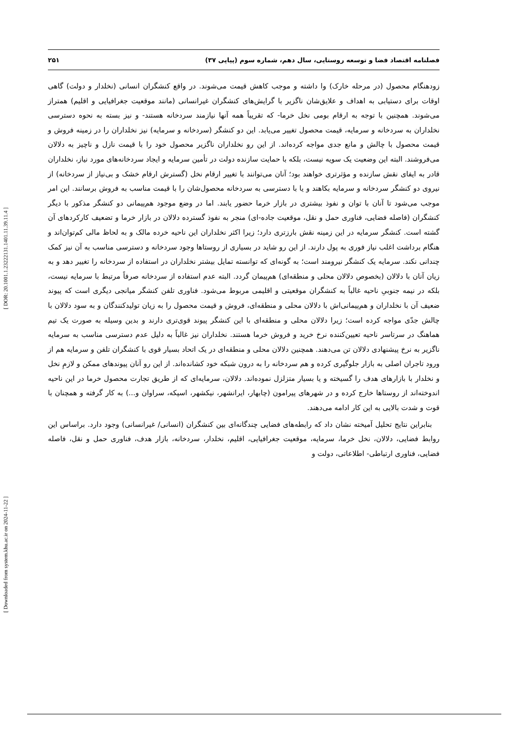[ Downloaded from system.khu.ac.ir on 2024-11-22 ] [ DOR: 20.1001.1.23222131.1401.11.39.11.4 ]
فصلنامه اقتصاد فضا و توسعه روستایی، سال دهم، شماره سوم (پیاپی ۳۷) ۲۵۱
زودهنگام محصول (در مرحله خارک) وا داشته و موجب کاهش قیمت می‌شوند. در واقع کنشگران انسانی (نخلدار و دولت) گاهی اوقات برای دستیابی به اهداف و علایق‌شان ناگزیر با گرایش‌های کنشگران غیرانسانی (مانند موقعیت جغرافیایی و اقلیم) همتراز می‌شوند. همچنین با توجه به ارقام بومی نخل خرما- که تقریباً همه آنها نیازمند سردخانه هستند- و نیز بسته به نحوه دسترسی نخلداران به سردخانه و سرمایه، قیمت محصول تغییر می‌یابد. این دو کنشگر (سردخانه و سرمایه) نیز نخلداران را در زمینه فروش و قیمت محصول با چالش و مانع جدی مواجه کرده‌اند. از این رو نخلداران ناگزیر محصول خود را با قیمت نازل و ناچیز به دلالان می‌فروشند. البته این وضعیت یک سویه نیست، بلکه با حمایت سازنده دولت در تأمین سرمایه و ایجاد سردخانه‌های مورد نیاز، نخلداران قادر به ایفای نقش سازنده و مؤثرتری خواهند بود؛ آنان می‌توانند با تغییر ارقام نخل (گسترش ارقام خشک و بی‌نیاز از سردخانه) از نیروی دو کنشگر سردخانه و سرمایه بکاهند و یا با دسترسی به سردخانه محصول‌شان را با قیمت مناسب به فروش برسانند. این امر موجب می‌شود تا آنان با توان و نفوذ بیشتری در بازار خرما حضور یابند. اما در وضع موجود هم‌پیمانی دو کنشگر مذکور با دیگر کنشگران (فاصله فضایی، فناوری حمل و نقل، موقعیت جاده-ای) منجر به نفوذ گسترده دلالان در بازار خرما و تضعیف کارکردهای آن گشته است. کنشگر سرمایه در این زمینه نقش بارزتری دارد؛ زیرا اکثر نخلداران این ناحیه خرده مالک و به لحاظ مالی کم‌توان‌اند و هنگام برداشت اغلب نیاز فوری به پول دارند. از این رو شاید در بسیاری از روستاها وجود سردخانه و دسترسی مناسب به آن نیز کمک چندانی نکند. سرمایه یک کنشگر نیرومند است؛ به گونه‌ای که توانسته تمایل بیشتر نخلداران در استفاده از سردخانه را تغییر دهد و به زیان آنان با دلالان (بخصوص دلالان محلی و منطقه‌ای) هم‌پیمان گردد. البته عدم استفاده از سردخانه صرفاً مرتبط با سرمایه نیست، بلکه در نیمه جنوبیِ ناحیه غالباً به کنشگران موقعیتی و اقلیمی مربوط می‌شود. فناوری تلفن کنشگر میانجی دیگری است که پیوند ضعیف آن با نخلداران و هم‌پیمانی‌اش با دلالان محلی و منطقه‌ای، فروش و قیمت محصول را به زیان تولیدکنندگان و به سود دلالان با چالش جدّی مواجه کرده است؛ زیرا دلالان محلی و منطقه‌ای با این کنشگر پیوند قوی‌تری دارند و بدین وسیله به صورت یک تیم هماهنگ در سرتاسر ناحیه تعیین‌کننده نرخ خرید و فروش خرما هستند. نخلداران نیز غالباً به دلیل عدم دسترسی مناسب به سرمایه ناگزیر به نرخ پیشنهادی دلالان تن می‌دهند. همچنین دلالان محلی و منطقه‌ای در یک اتحاد بسیار قوی با کنشگران تلفن و سرمایه هم از ورود تاجران اصلی به بازار جلوگیری کرده و هم سردخانه را به درون شبکه خود کشانده‌اند. از این رو آنان پیوندهای ممکن و لازمِ نخل و نخلدار با بازارهای هدف را گسیخته و یا بسیار متزلزل نموده‌اند. دلالان، سرمایه‌ای که از طریق تجارت محصول خرما در این ناحیه اندوخته‌اند از روستاها خارج کرده و در شهرهای پیرامون (چابهار، ایرانشهر، نیکشهر، اسپکه، سراوان و...) به کار گرفته و همچنان با قوت و شدت بالایی به این کار ادامه می‌دهند.
بنابراین نتایج تحلیل آمیخته نشان داد که رابطه‌های فضایی چندگانه‌ای بین کنشگران (انسانی/ غیرانسانی) وجود دارد. براساس این روابط فضایی، دلالان، نخل خرما، سرمایه، موقعیت جغرافیایی، اقلیم، نخلدار، سردخانه، بازار هدف، فناوری حمل و نقل، فاصله فضایی، فناوری ارتباطی- اطلاعاتی، دولت و